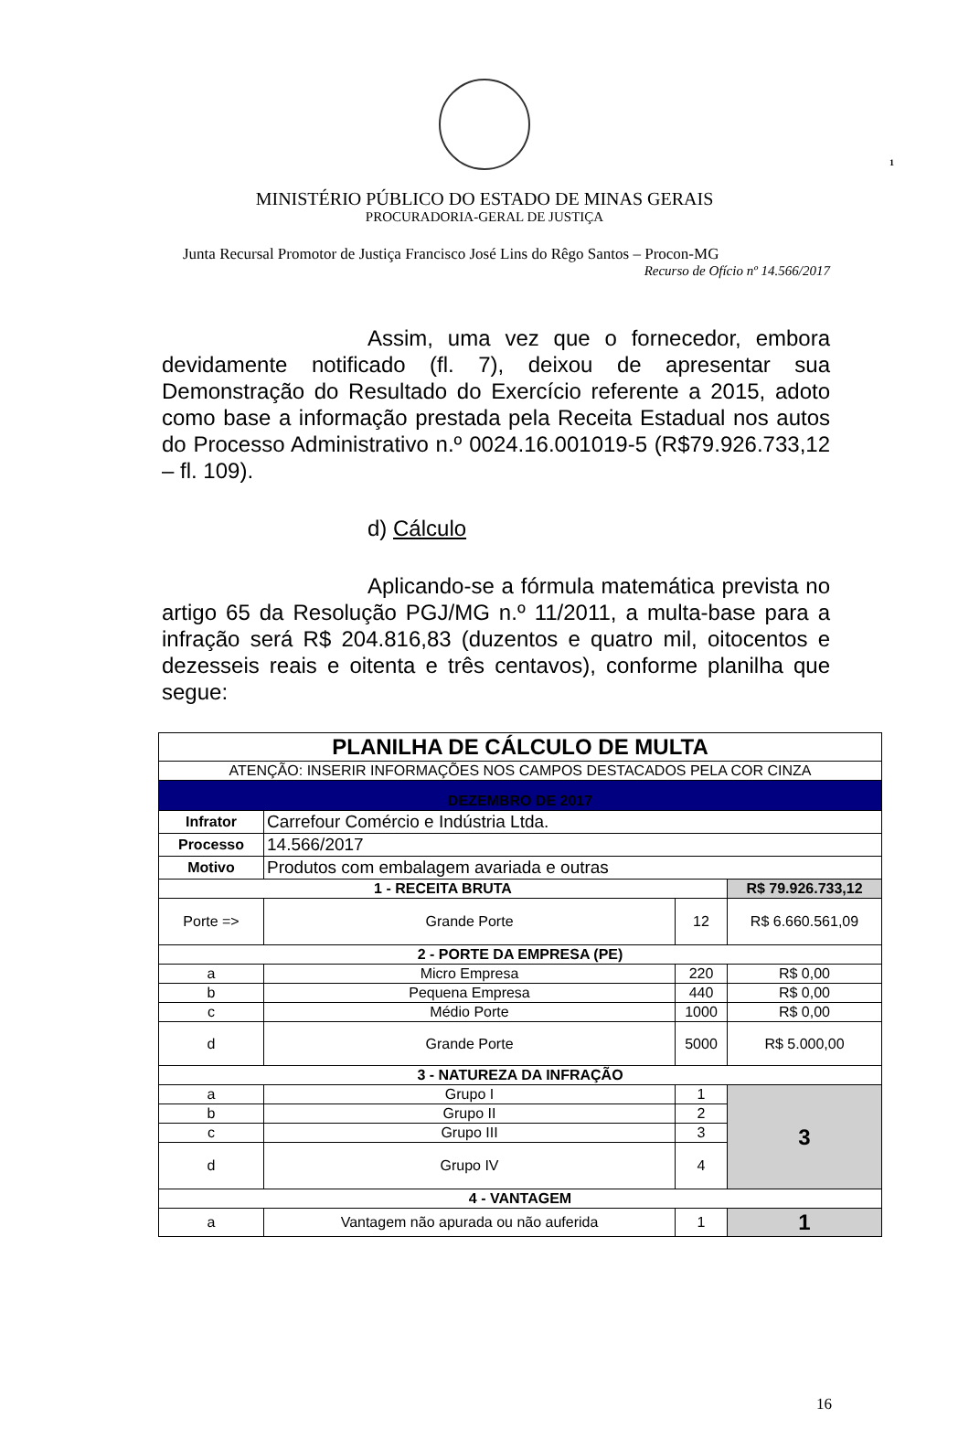1
MINISTÉRIO PÚBLICO DO ESTADO DE MINAS GERAIS
PROCURADORIA-GERAL DE JUSTIÇA
Junta Recursal Promotor de Justiça Francisco José Lins do Rêgo Santos – Procon-MG
Recurso de Ofício nº 14.566/2017
Assim, uma vez que o fornecedor, embora devidamente notificado (fl. 7), deixou de apresentar sua Demonstração do Resultado do Exercício referente a 2015, adoto como base a informação prestada pela Receita Estadual nos autos do Processo Administrativo n.º 0024.16.001019-5 (R$79.926.733,12 – fl. 109).
d) Cálculo
Aplicando-se a fórmula matemática prevista no artigo 65 da Resolução PGJ/MG n.º 11/2011, a multa-base para a infração será R$ 204.816,83 (duzentos e quatro mil, oitocentos e dezesseis reais e oitenta e três centavos), conforme planilha que segue:
| PLANILHA DE CÁLCULO DE MULTA | | | |
| ATENÇÃO: INSERIR INFORMAÇÕES NOS CAMPOS DESTACADOS PELA COR CINZA | | | |
| DEZEMBRO DE 2017 | | | |
| Infrator | Carrefour Comércio e Indústria Ltda. | | |
| Processo | 14.566/2017 | | |
| Motivo | Produtos com embalagem avariada e outras | | |
| 1 - RECEITA BRUTA | | | R$ 79.926.733,12 |
| Porte => | Grande Porte | 12 | R$ 6.660.561,09 |
| 2 - PORTE DA EMPRESA (PE) | | | |
| a | Micro Empresa | 220 | R$ 0,00 |
| b | Pequena Empresa | 440 | R$ 0,00 |
| c | Médio Porte | 1000 | R$ 0,00 |
| d | Grande Porte | 5000 | R$ 5.000,00 |
| 3 - NATUREZA DA INFRAÇÃO | | | |
| a | Grupo I | 1 | 3 |
| b | Grupo II | 2 | |
| c | Grupo III | 3 | |
| d | Grupo IV | 4 | |
| 4 - VANTAGEM | | | |
| a | Vantagem não apurada ou não auferida | 1 | 1 |
16